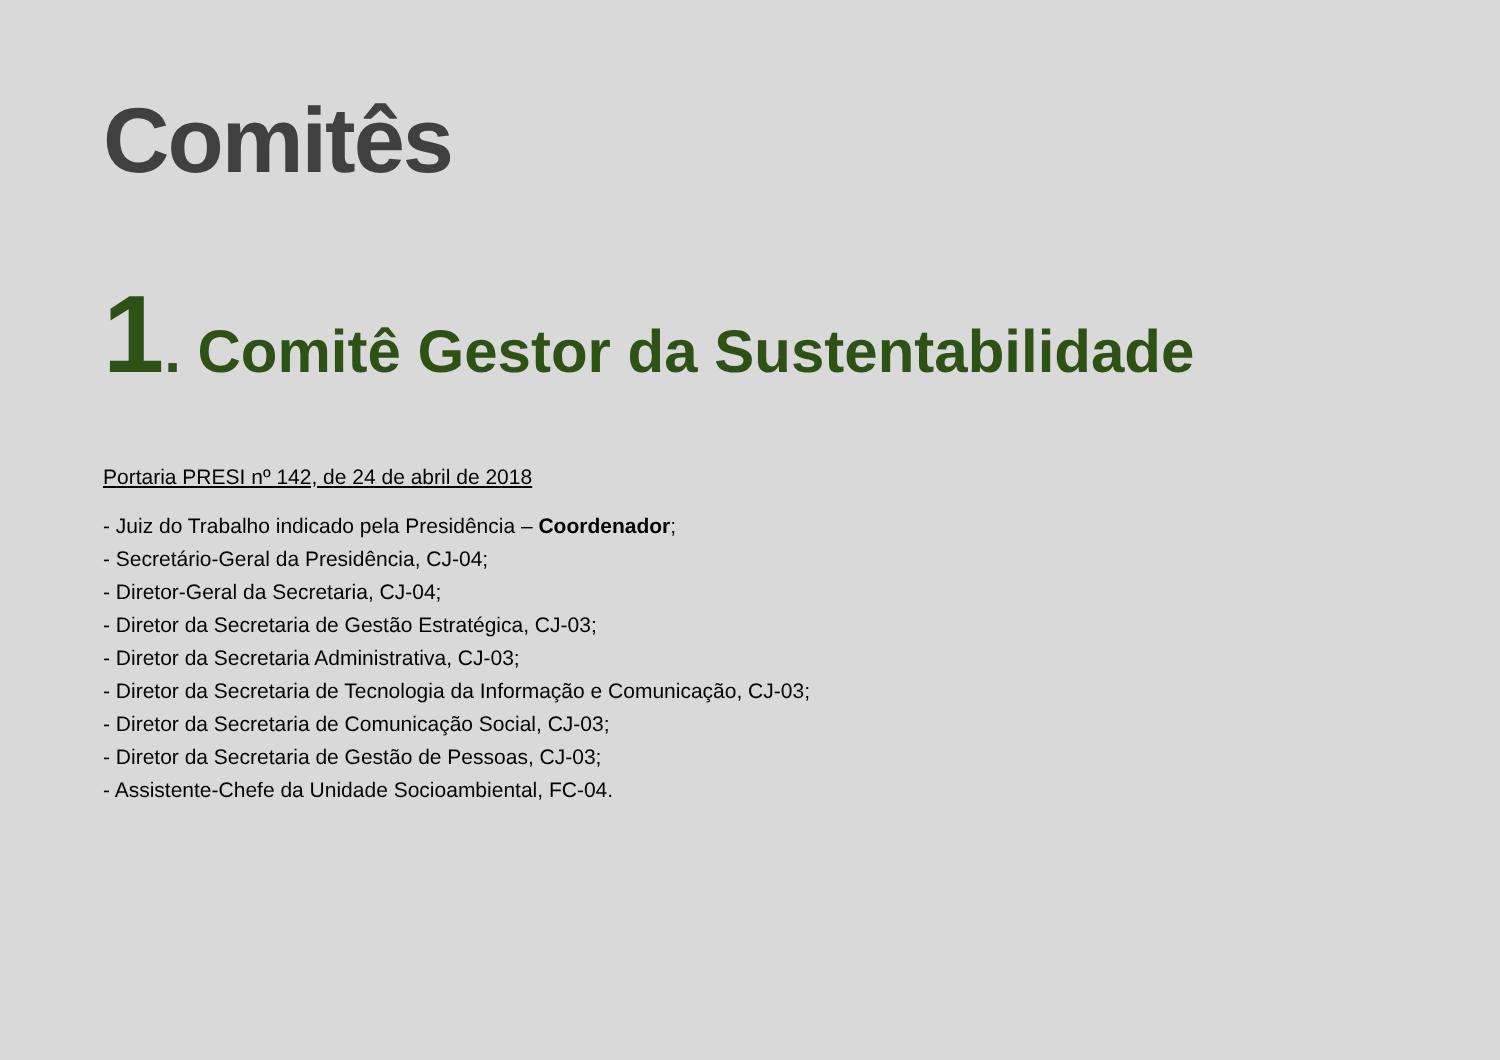Comitês
1. Comitê Gestor da Sustentabilidade
Portaria PRESI nº 142, de 24 de abril de 2018
- Juiz do Trabalho indicado pela Presidência – Coordenador;
- Secretário-Geral da Presidência, CJ-04;
- Diretor-Geral da Secretaria, CJ-04;
- Diretor da Secretaria de Gestão Estratégica, CJ-03;
- Diretor da Secretaria Administrativa, CJ-03;
- Diretor da Secretaria de Tecnologia da Informação e Comunicação, CJ-03;
- Diretor da Secretaria de Comunicação Social, CJ-03;
- Diretor da Secretaria de Gestão de Pessoas, CJ-03;
- Assistente-Chefe da Unidade Socioambiental, FC-04.